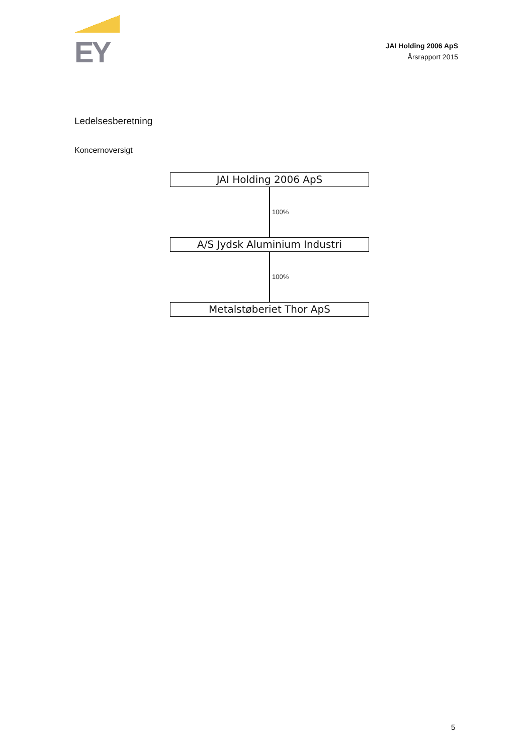EY
JAI Holding 2006 ApS
Årsrapport 2015
Ledelsesberetning
Koncernoversigt
JAI Holding 2006 ApS
100%
A/S Jydsk Aluminium Industri
100%
Metalstøberiet Thor ApS
5